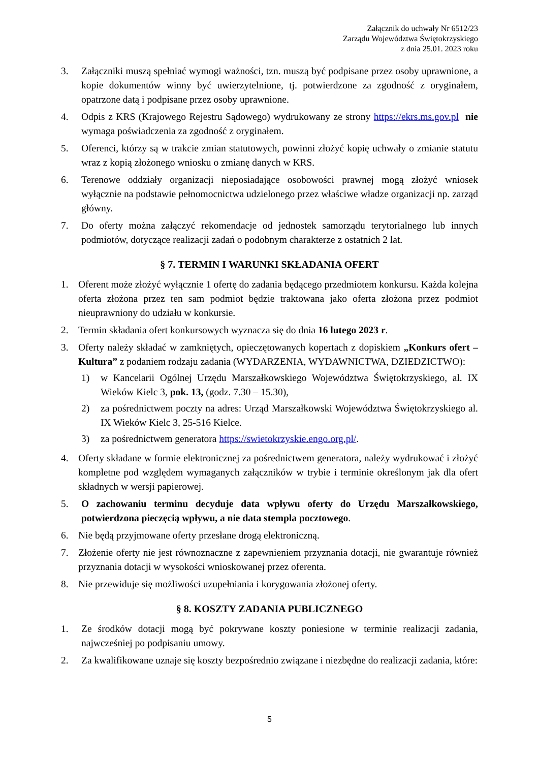Załącznik do uchwały Nr 6512/23
Zarządu Województwa Świętokrzyskiego
z dnia 25.01. 2023 roku
3. Załączniki muszą spełniać wymogi ważności, tzn. muszą być podpisane przez osoby uprawnione, a kopie dokumentów winny być uwierzytelnione, tj. potwierdzone za zgodność z oryginałem, opatrzone datą i podpisane przez osoby uprawnione.
4. Odpis z KRS (Krajowego Rejestru Sądowego) wydrukowany ze strony https://ekrs.ms.gov.pl nie wymaga poświadczenia za zgodność z oryginałem.
5. Oferenci, którzy są w trakcie zmian statutowych, powinni złożyć kopię uchwały o zmianie statutu wraz z kopią złożonego wniosku o zmianę danych w KRS.
6. Terenowe oddziały organizacji nieposiadające osobowości prawnej mogą złożyć wniosek wyłącznie na podstawie pełnomocnictwa udzielonego przez właściwe władze organizacji np. zarząd główny.
7. Do oferty można załączyć rekomendacje od jednostek samorządu terytorialnego lub innych podmiotów, dotyczące realizacji zadań o podobnym charakterze z ostatnich 2 lat.
§ 7. TERMIN I WARUNKI SKŁADANIA OFERT
1. Oferent może złożyć wyłącznie 1 ofertę do zadania będącego przedmiotem konkursu. Każda kolejna oferta złożona przez ten sam podmiot będzie traktowana jako oferta złożona przez podmiot nieuprawniony do udziału w konkursie.
2. Termin składania ofert konkursowych wyznacza się do dnia 16 lutego 2023 r.
3. Oferty należy składać w zamkniętych, opieczętowanych kopertach z dopiskiem „Konkurs ofert – Kultura” z podaniem rodzaju zadania (WYDARZENIA, WYDAWNICTWA, DZIEDZICTWO):
1) w Kancelarii Ogólnej Urzędu Marszałkowskiego Województwa Świętokrzyskiego, al. IX Wieków Kielc 3, pok. 13, (godz. 7.30 – 15.30),
2) za pośrednictwem poczty na adres: Urząd Marszałkowski Województwa Świętokrzyskiego al. IX Wieków Kielc 3, 25-516 Kielce.
3) za pośrednictwem generatora https://swietokrzyskie.engo.org.pl/.
4. Oferty składane w formie elektronicznej za pośrednictwem generatora, należy wydrukować i złożyć kompletne pod względem wymaganych załączników w trybie i terminie określonym jak dla ofert składnych w wersji papierowej.
5. O zachowaniu terminu decyduje data wpływu oferty do Urzędu Marszałkowskiego, potwierdzona pieczęcią wpływu, a nie data stempla pocztowego.
6. Nie będą przyjmowane oferty przesłane drogą elektroniczną.
7. Złożenie oferty nie jest równoznaczne z zapewnieniem przyznania dotacji, nie gwarantuje również przyznania dotacji w wysokości wnioskowanej przez oferenta.
8. Nie przewiduje się możliwości uzupełniania i korygowania złożonej oferty.
§ 8. KOSZTY ZADANIA PUBLICZNEGO
1. Ze środków dotacji mogą być pokrywane koszty poniesione w terminie realizacji zadania, najwcześniej po podpisaniu umowy.
2. Za kwalifikowane uznaje się koszty bezpośrednio związane i niezbędne do realizacji zadania, które:
5